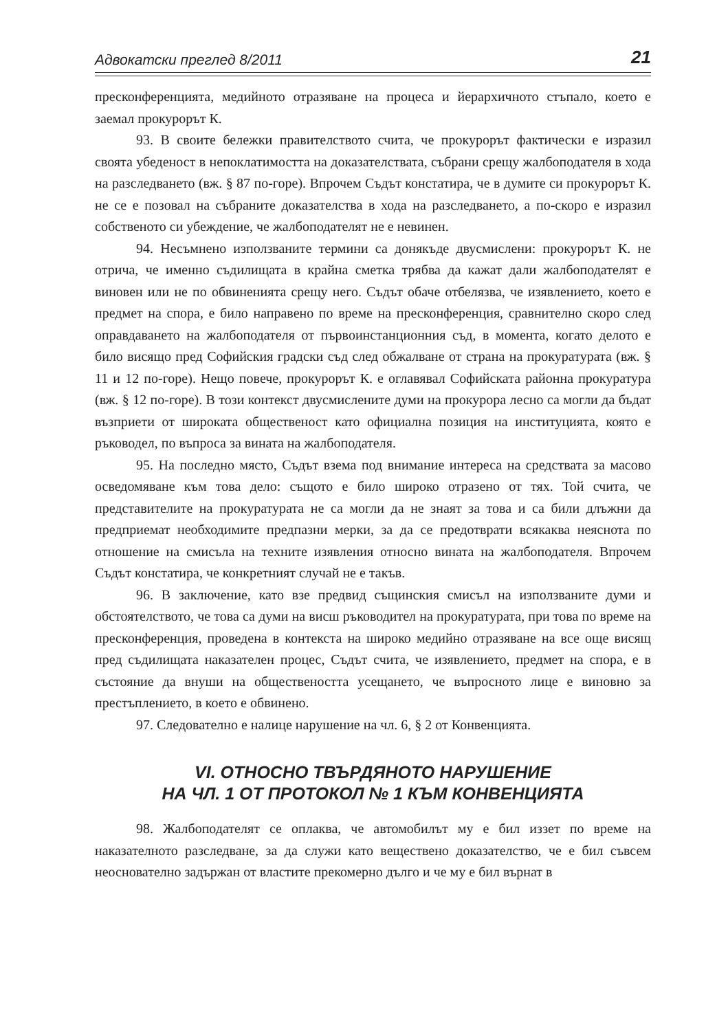Адвокатски преглед 8/2011 21
пресконференцията, медийното отразяване на процеса и йерархичното стъпало, което е заемал прокурорът К.
93. В своите бележки правителството счита, че прокурорът фактически е изразил своята убеденост в непоклатимостта на доказателствата, събрани срещу жалбоподателя в хода на разследването (вж. § 87 по-горе). Впрочем Съдът констатира, че в думите си прокурорът К. не се е позовал на събраните доказателства в хода на разследването, а по-скоро е изразил собственото си убеждение, че жалбоподателят не е невинен.
94. Несъмнено използваните термини са донякъде двусмислени: прокурорът К. не отрича, че именно съдилищата в крайна сметка трябва да кажат дали жалбоподателят е виновен или не по обвиненията срещу него. Съдът обаче отбелязва, че изявлението, което е предмет на спора, е било направено по време на пресконференция, сравнително скоро след оправдаването на жалбоподателя от първоинстанционния съд, в момента, когато делото е било висящо пред Софийския градски съд след обжалване от страна на прокуратурата (вж. § 11 и 12 по-горе). Нещо повече, прокурорът К. е оглавявал Софийската районна прокуратура (вж. § 12 по-горе). В този контекст двусмислените думи на прокурора лесно са могли да бъдат възприети от широката общественост като официална позиция на институцията, която е ръководел, по въпроса за вината на жалбоподателя.
95. На последно място, Съдът взема под внимание интереса на средствата за масово осведомяване към това дело: същото е било широко отразено от тях. Той счита, че представителите на прокуратурата не са могли да не знаят за това и са били длъжни да предприемат необходимите предпазни мерки, за да се предотврати всякаква неяснота по отношение на смисъла на техните изявления относно вината на жалбоподателя. Впрочем Съдът констатира, че конкретният случай не е такъв.
96. В заключение, като взе предвид същинския смисъл на използваните думи и обстоятелството, че това са думи на висш ръководител на прокуратурата, при това по време на пресконференция, проведена в контекста на широко медийно отразяване на все още висящ пред съдилищата наказателен процес, Съдът счита, че изявлението, предмет на спора, е в състояние да внуши на обществеността усещането, че въпросното лице е виновно за престъплението, в което е обвинено.
97. Следователно е налице нарушение на чл. 6, § 2 от Конвенцията.
VI. ОТНОСНО ТВЪРДЯНОТО НАРУШЕНИЕ
НА ЧЛ. 1 ОТ ПРОТОКОЛ № 1 КЪМ КОНВЕНЦИЯТА
98. Жалбоподателят се оплаква, че автомобилът му е бил иззет по време на наказателното разследване, за да служи като веществено доказателство, че е бил съвсем неоснователно задържан от властите прекомерно дълго и че му е бил върнат в